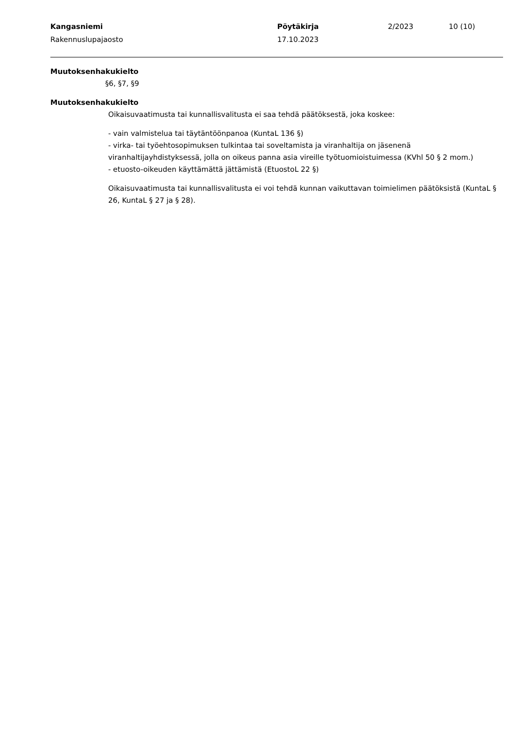Kangasniemi
Rakennuslupajaosto
Pöytäkirja
17.10.2023
2/2023 10 (10)
Muutoksenhakukielto
§6, §7, §9
Muutoksenhakukielto
Oikaisuvaatimusta tai kunnallisvalitusta ei saa tehdä päätöksestä, joka koskee:
- vain valmistelua tai täytäntöönpanoa (KuntaL 136 §)
- virka- tai työehtosopimuksen tulkintaa tai soveltamista ja viranhaltija on jäsenenä viranhaltijayhdistyksessä, jolla on oikeus panna asia vireille työtuomioistuimessa (KVhl 50 § 2 mom.)
- etuosto-oikeuden käyttämättä jättämistä (EtuostoL 22 §)
Oikaisuvaatimusta tai kunnallisvalitusta ei voi tehdä kunnan vaikuttavan toimielimen päätöksistä (KuntaL § 26, KuntaL § 27 ja § 28).